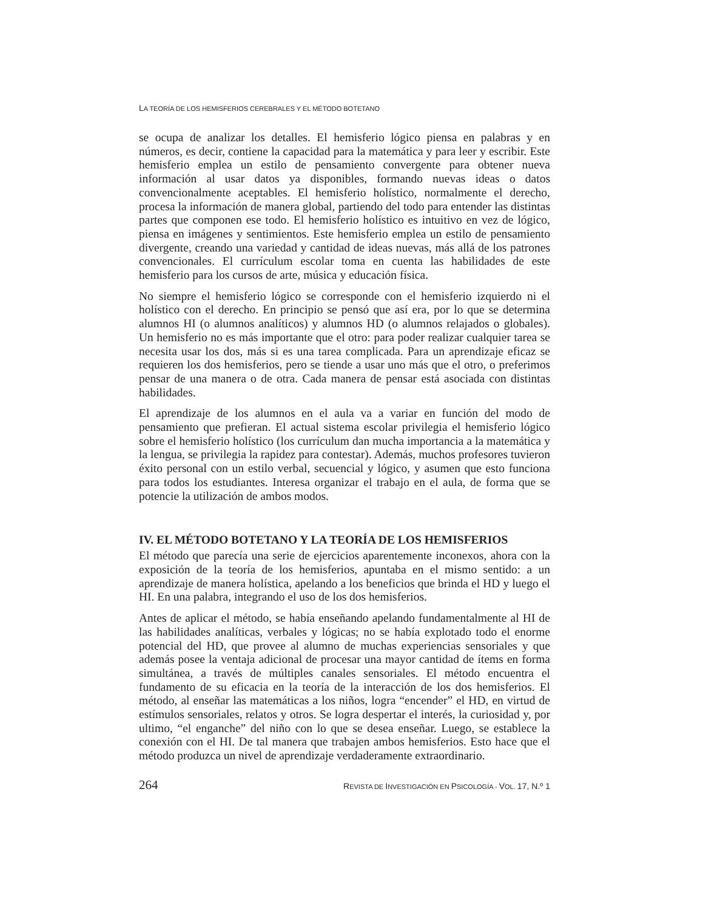LA TEORÍA DE LOS HEMISFERIOS CEREBRALES Y EL MÉTODO BOTETANO
se ocupa de analizar los detalles. El hemisferio lógico piensa en palabras y en números, es decir, contiene la capacidad para la matemática y para leer y escribir. Este hemisferio emplea un estilo de pensamiento convergente para obtener nueva información al usar datos ya disponibles, formando nuevas ideas o datos convencionalmente aceptables. El hemisferio holístico, normalmente el derecho, procesa la información de manera global, partiendo del todo para entender las distintas partes que componen ese todo. El hemisferio holístico es intuitivo en vez de lógico, piensa en imágenes y sentimientos. Este hemisferio emplea un estilo de pensamiento divergente, creando una variedad y cantidad de ideas nuevas, más allá de los patrones convencionales. El currículum escolar toma en cuenta las habilidades de este hemisferio para los cursos de arte, música y educación física.
No siempre el hemisferio lógico se corresponde con el hemisferio izquierdo ni el holístico con el derecho. En principio se pensó que así era, por lo que se determina alumnos HI (o alumnos analíticos) y alumnos HD (o alumnos relajados o globales). Un hemisferio no es más importante que el otro: para poder realizar cualquier tarea se necesita usar los dos, más si es una tarea complicada. Para un aprendizaje eficaz se requieren los dos hemisferios, pero se tiende a usar uno más que el otro, o preferimos pensar de una manera o de otra. Cada manera de pensar está asociada con distintas habilidades.
El aprendizaje de los alumnos en el aula va a variar en función del modo de pensamiento que prefieran. El actual sistema escolar privilegia el hemisferio lógico sobre el hemisferio holístico (los currículum dan mucha importancia a la matemática y la lengua, se privilegia la rapidez para contestar). Además, muchos profesores tuvieron éxito personal con un estilo verbal, secuencial y lógico, y asumen que esto funciona para todos los estudiantes. Interesa organizar el trabajo en el aula, de forma que se potencie la utilización de ambos modos.
IV. EL MÉTODO BOTETANO Y LA TEORÍA DE LOS HEMISFERIOS
El método que parecía una serie de ejercicios aparentemente inconexos, ahora con la exposición de la teoría de los hemisferios, apuntaba en el mismo sentido: a un aprendizaje de manera holística, apelando a los beneficios que brinda el HD y luego el HI. En una palabra, integrando el uso de los dos hemisferios.
Antes de aplicar el método, se había enseñando apelando fundamentalmente al HI de las habilidades analíticas, verbales y lógicas; no se había explotado todo el enorme potencial del HD, que provee al alumno de muchas experiencias sensoriales y que además posee la ventaja adicional de procesar una mayor cantidad de ítems en forma simultánea, a través de múltiples canales sensoriales. El método encuentra el fundamento de su eficacia en la teoría de la interacción de los dos hemisferios. El método, al enseñar las matemáticas a los niños, logra “encender” el HD, en virtud de estímulos sensoriales, relatos y otros. Se logra despertar el interés, la curiosidad y, por ultimo, “el enganche” del niño con lo que se desea enseñar. Luego, se establece la conexión con el HI. De tal manera que trabajen ambos hemisferios. Esto hace que el método produzca un nivel de aprendizaje verdaderamente extraordinario.
264 REVISTA DE INVESTIGACIÓN EN PSICOLOGÍA - VOL. 17, N.º 1